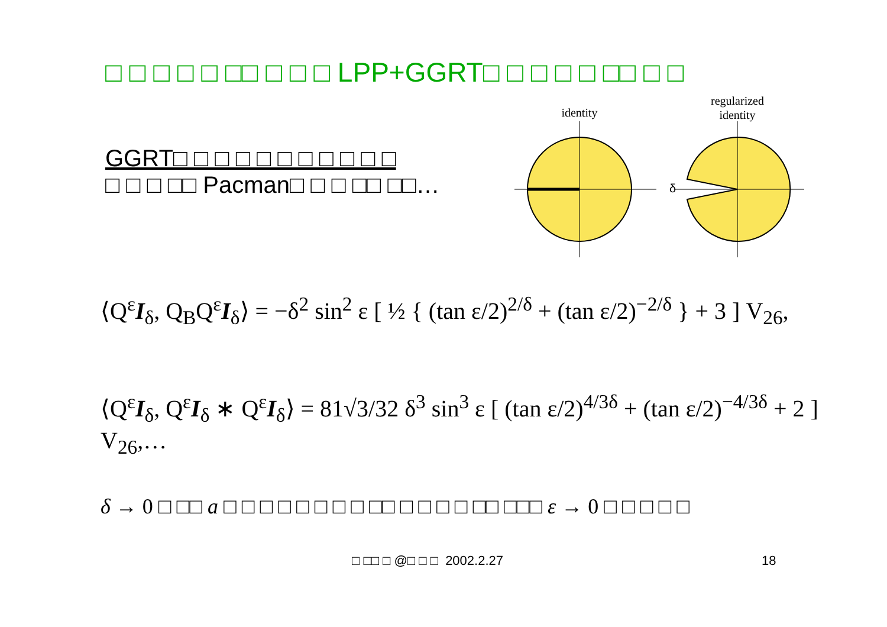□ □ □ □ □ □□ □ □ □ LPP+GGRT□ □ □ □ □ □□ □ □
GGRT□ □ □ □ □ □ □ □ □ □ □
□ □ □ □□ Pacman□ □ □ □□ □□…
identity
regularized
identity
δ
⟨Q<sup>ε</sup>I<sub>δ</sub>, Q<sub>B</sub>Q<sup>ε</sup>I<sub>δ</sub>⟩ = −δ<sup>2</sup> sin<sup>2</sup> ε [ ½ { (tan ε/2)<sup>2/δ</sup> + (tan ε/2)<sup>−2/δ</sup> } + 3 ] V<sub>26</sub>,
⟨Q<sup>ε</sup>I<sub>δ</sub>, Q<sup>ε</sup>I<sub>δ</sub> ∗ Q<sup>ε</sup>I<sub>δ</sub>⟩ = 81√3/32 δ<sup>3</sup> sin<sup>3</sup> ε [ (tan ε/2)<sup>4/3δ</sup> + (tan ε/2)<sup>−4/3δ</sup> + 2 ] V<sub>26</sub>,…
δ → 0 □ □□ a □ □ □ □ □ □ □ □ □□ □ □ □ □ □□ □□□ ε → 0 □ □ □ □ □
□ □□ □ @□ □ □ 2002.2.27 18